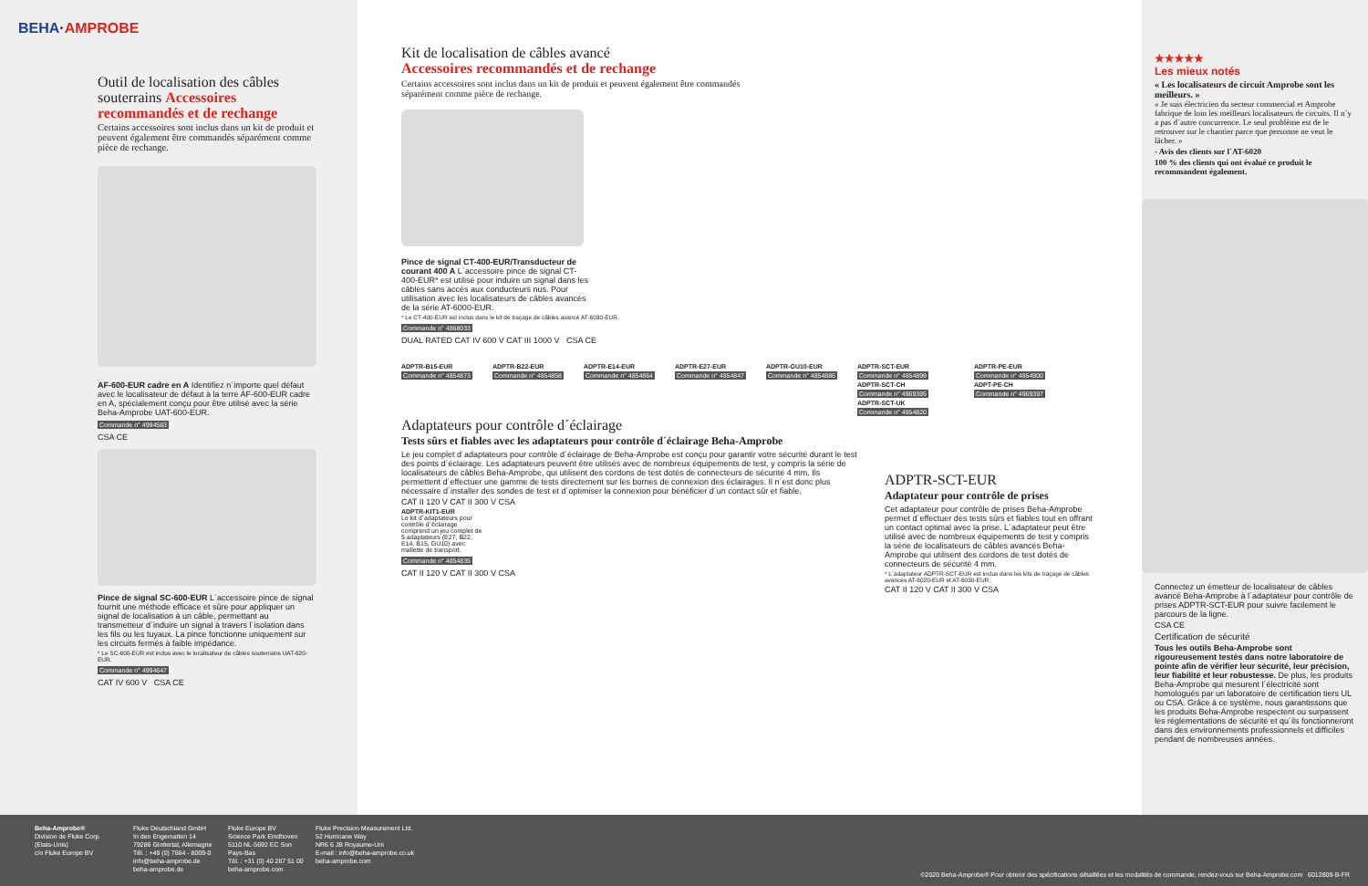BEHA·AMPROBE
Outil de localisation des câbles souterrains Accessoires recommandés et de rechange
Certains accessoires sont inclus dans un kit de produit et peuvent également être commandés séparément comme pièce de rechange.
AF-600-EUR cadre en A Identifiez n´importe quel défaut avec le localisateur de défaut à la terre AF-600-EUR cadre en A, spécialement conçu pour être utilisé avec la série Beha-Amprobe UAT-600-EUR.
Commande n° 4994583
CSA CE
Pince de signal SC-600-EUR L´accessoire pince de signal fournit une méthode efficace et sûre pour appliquer un signal de localisation à un câble, permettant au transmetteur d´induire un signal à travers l´isolation dans les fils ou les tuyaux. La pince fonctionne uniquement sur les circuits fermés à faible impédance.
* Le SC-600-EUR est inclus avec le localisateur de câbles souterrains UAT-620-EUR.
Commande n° 4994647
CAT IV 600 V CSA CE
Kit de localisation de câbles avancé
Accessoires recommandés et de rechange
Certains accessoires sont inclus dans un kit de produit et peuvent également être commandés séparément comme pièce de rechange.
Pince de signal CT-400-EUR/Transducteur de courant 400 A L´accessoire pince de signal CT-400-EUR* est utilisé pour induire un signal dans les câbles sans accès aux conducteurs nus. Pour utilisation avec les localisateurs de câbles avancés de la série AT-6000-EUR.
* Le CT-400-EUR est inclus dans le kit de traçage de câbles avancé AT-6030-EUR.
Commande n° 4868033
DUAL RATED CAT IV 600 V CAT III 1000 V CSA CE
ADPTR-B15-EUR
Commande n° 4854873
ADPTR-B22-EUR
Commande n° 4854858
ADPTR-E14-EUR
Commande n° 4854864
ADPTR-E27-EUR
Commande n° 4854847
ADPTR-GU10-EUR
Commande n° 4854886
ADPTR-SCT-EUR
Commande n° 4854899
ADPTR-SCT-CH
Commande n° 4969385
ADPTR-SCT-UK
Commande n° 4854820
ADPTR-PE-EUR
Commande n° 4854900
ADPT-PE-CH
Commande n° 4969397
Adaptateurs pour contrôle d´éclairage
Tests sûrs et fiables avec les adaptateurs pour contrôle d´éclairage Beha-Amprobe
Le jeu complet d´adaptateurs pour contrôle d´éclairage de Beha-Amprobe est conçu pour garantir votre sécurité durant le test des points d´éclairage. Les adaptateurs peuvent être utilisés avec de nombreux équipements de test, y compris la série de localisateurs de câbles Beha-Amprobe, qui utilisent des cordons de test dotés de connecteurs de sécurité 4 mm. Ils permettent d´effectuer une gamme de tests directement sur les bornes de connexion des éclairages. Il n´est donc plus nécessaire d´installer des sondes de test et d´optimiser la connexion pour bénéficier d´un contact sûr et fiable.
CAT II 120 V CAT II 300 V CSA
ADPTR-KIT1-EUR
Le kit d´adaptateurs pour contrôle d´éclairage comprend un jeu complet de 5 adaptateurs (E27, B22, E14, B15, GU10) avec mallette de transport.
Commande n° 4854835
CAT II 120 V CAT II 300 V CSA
ADPTR-SCT-EUR
Adaptateur pour contrôle de prises
Cet adaptateur pour contrôle de prises Beha-Amprobe permet d´effectuer des tests sûrs et fiables tout en offrant un contact optimal avec la prise. L´adaptateur peut être utilisé avec de nombreux équipements de test y compris la série de localisateurs de câbles avancés Beha-Amprobe qui utilisent des cordons de test dotés de connecteurs de sécurité 4 mm.
* L´adaptateur ADPTR-SCT-EUR est inclus dans les kits de traçage de câbles avancés AT-6020-EUR et AT-6030-EUR.
CAT II 120 V CAT II 300 V CSA
★★★★★
Les mieux notés
« Les localisateurs de circuit Amprobe sont les meilleurs. »
« Je suis électricien du secteur commercial et Amprobe fabrique de loin les meilleurs localisateurs de circuits. Il n´y a pas d´autre concurrence. Le seul problème est de le retrouver sur le chantier parce que personne ne veut le lâcher. »
- Avis des clients sur l´AT-6020
100 % des clients qui ont évalué ce produit le recommandent également.
Connectez un émetteur de localisateur de câbles avancé Beha-Amprobe à l´adaptateur pour contrôle de prises ADPTR-SCT-EUR pour suivre facilement le parcours de la ligne.
CSA CE
Certification de sécurité
Tous les outils Beha-Amprobe sont rigoureusement testés dans notre laboratoire de pointe afin de vérifier leur sécurité, leur précision, leur fiabilité et leur robustesse. De plus, les produits Beha-Amprobe qui mesurent l´électricité sont homologués par un laboratoire de certification tiers UL ou CSA. Grâce à ce système, nous garantissons que les produits Beha-Amprobe respectent ou surpassent les réglementations de sécurité et qu´ils fonctionneront dans des environnements professionnels et difficiles pendant de nombreuses années.
Beha-Amprobe®
Division de Fluke Corp.
(Etats-Unis)
c/o Fluke Europe BV
Fluke Deutschland GmbH
In den Engematten 14
79286 Glottertal, Allemagne
Tél. : +49 (0) 7684 - 8009-0
info@beha-amprobe.de
beha-amprobe.de
Fluke Europe BV
Science Park Eindhoven
5110 NL-5692 EC Son
Pays-Bas
Tél. : +31 (0) 40 267 51 00
beha-amprobe.com
Fluke Precision Measurement Ltd.
52 Hurricane Way
NR6 6 JB Royaume-Uni
E-mail : info@beha-amprobe.co.uk
beha-amprobe.com
©2020 Beha-Amprobe® Pour obtenir des spécifications détaillées et les modalités de commande, rendez-vous sur Beha-Amprobe.com 6012809-B-FR